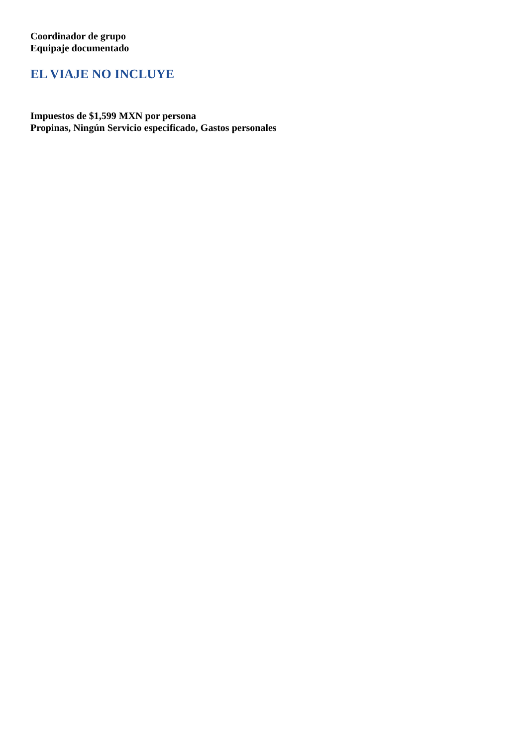Coordinador de grupo
Equipaje documentado
EL VIAJE NO INCLUYE
Impuestos de $1,599 MXN por persona
Propinas, Ningún Servicio especificado, Gastos personales